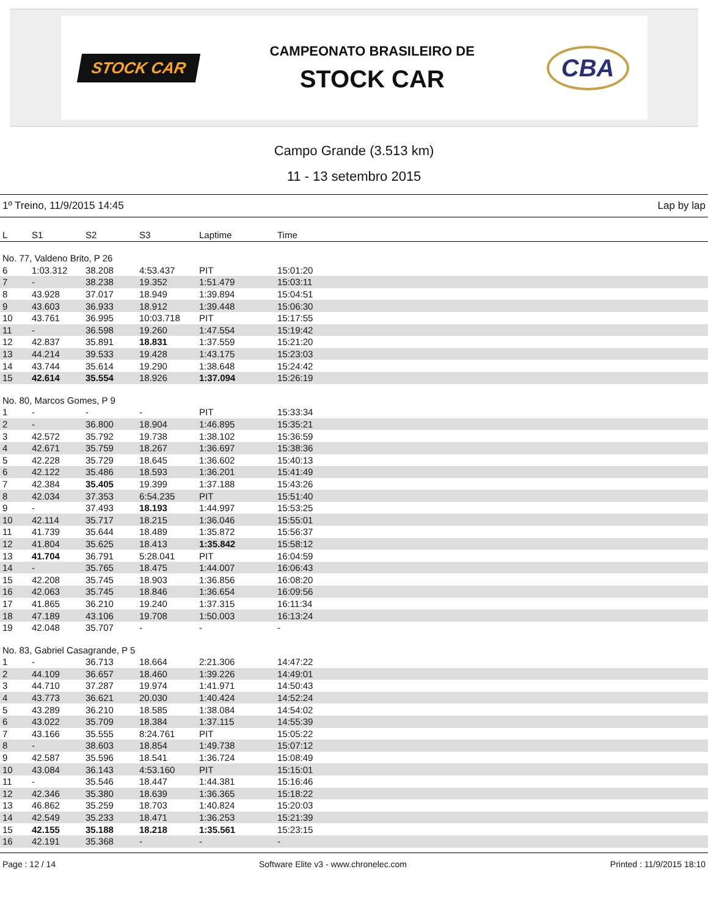STOCK CAR
CAMPEONATO BRASILEIRO DE
STOCK CAR
CBA
Campo Grande (3.513 km)
11 - 13 setembro 2015
1º Treino, 11/9/2015 14:45 Lap by lap
| L | S1 | S2 | S3 | Laptime | Time | |
| --- | --- | --- | --- | --- | --- | --- |
| No. 77, Valdeno Brito, P 26 | | | | | | |
| 6 | 1:03.312 | 38.208 | 4:53.437 | PIT | 15:01:20 | |
| 7 | - | 38.238 | 19.352 | 1:51.479 | 15:03:11 | |
| 8 | 43.928 | 37.017 | 18.949 | 1:39.894 | 15:04:51 | |
| 9 | 43.603 | 36.933 | 18.912 | 1:39.448 | 15:06:30 | |
| 10 | 43.761 | 36.995 | 10:03.718 | PIT | 15:17:55 | |
| 11 | - | 36.598 | 19.260 | 1:47.554 | 15:19:42 | |
| 12 | 42.837 | 35.891 | 18.831 | 1:37.559 | 15:21:20 | |
| 13 | 44.214 | 39.533 | 19.428 | 1:43.175 | 15:23:03 | |
| 14 | 43.744 | 35.614 | 19.290 | 1:38.648 | 15:24:42 | |
| 15 | 42.614 | 35.554 | 18.926 | 1:37.094 | 15:26:19 | |
| No. 80, Marcos Gomes, P 9 | | | | | | |
| 1 | - | - | - | PIT | 15:33:34 | |
| 2 | - | 36.800 | 18.904 | 1:46.895 | 15:35:21 | |
| 3 | 42.572 | 35.792 | 19.738 | 1:38.102 | 15:36:59 | |
| 4 | 42.671 | 35.759 | 18.267 | 1:36.697 | 15:38:36 | |
| 5 | 42.228 | 35.729 | 18.645 | 1:36.602 | 15:40:13 | |
| 6 | 42.122 | 35.486 | 18.593 | 1:36.201 | 15:41:49 | |
| 7 | 42.384 | 35.405 | 19.399 | 1:37.188 | 15:43:26 | |
| 8 | 42.034 | 37.353 | 6:54.235 | PIT | 15:51:40 | |
| 9 | - | 37.493 | 18.193 | 1:44.997 | 15:53:25 | |
| 10 | 42.114 | 35.717 | 18.215 | 1:36.046 | 15:55:01 | |
| 11 | 41.739 | 35.644 | 18.489 | 1:35.872 | 15:56:37 | |
| 12 | 41.804 | 35.625 | 18.413 | 1:35.842 | 15:58:12 | |
| 13 | 41.704 | 36.791 | 5:28.041 | PIT | 16:04:59 | |
| 14 | - | 35.765 | 18.475 | 1:44.007 | 16:06:43 | |
| 15 | 42.208 | 35.745 | 18.903 | 1:36.856 | 16:08:20 | |
| 16 | 42.063 | 35.745 | 18.846 | 1:36.654 | 16:09:56 | |
| 17 | 41.865 | 36.210 | 19.240 | 1:37.315 | 16:11:34 | |
| 18 | 47.189 | 43.106 | 19.708 | 1:50.003 | 16:13:24 | |
| 19 | 42.048 | 35.707 | - | - | - | |
| No. 83, Gabriel Casagrande, P 5 | | | | | | |
| 1 | - | 36.713 | 18.664 | 2:21.306 | 14:47:22 | |
| 2 | 44.109 | 36.657 | 18.460 | 1:39.226 | 14:49:01 | |
| 3 | 44.710 | 37.287 | 19.974 | 1:41.971 | 14:50:43 | |
| 4 | 43.773 | 36.621 | 20.030 | 1:40.424 | 14:52:24 | |
| 5 | 43.289 | 36.210 | 18.585 | 1:38.084 | 14:54:02 | |
| 6 | 43.022 | 35.709 | 18.384 | 1:37.115 | 14:55:39 | |
| 7 | 43.166 | 35.555 | 8:24.761 | PIT | 15:05:22 | |
| 8 | - | 38.603 | 18.854 | 1:49.738 | 15:07:12 | |
| 9 | 42.587 | 35.596 | 18.541 | 1:36.724 | 15:08:49 | |
| 10 | 43.084 | 36.143 | 4:53.160 | PIT | 15:15:01 | |
| 11 | - | 35.546 | 18.447 | 1:44.381 | 15:16:46 | |
| 12 | 42.346 | 35.380 | 18.639 | 1:36.365 | 15:18:22 | |
| 13 | 46.862 | 35.259 | 18.703 | 1:40.824 | 15:20:03 | |
| 14 | 42.549 | 35.233 | 18.471 | 1:36.253 | 15:21:39 | |
| 15 | 42.155 | 35.188 | 18.218 | 1:35.561 | 15:23:15 | |
| 16 | 42.191 | 35.368 | - | - | - | |
Page : 12 / 14 Software Elite v3 - www.chronelec.com Printed : 11/9/2015 18:10